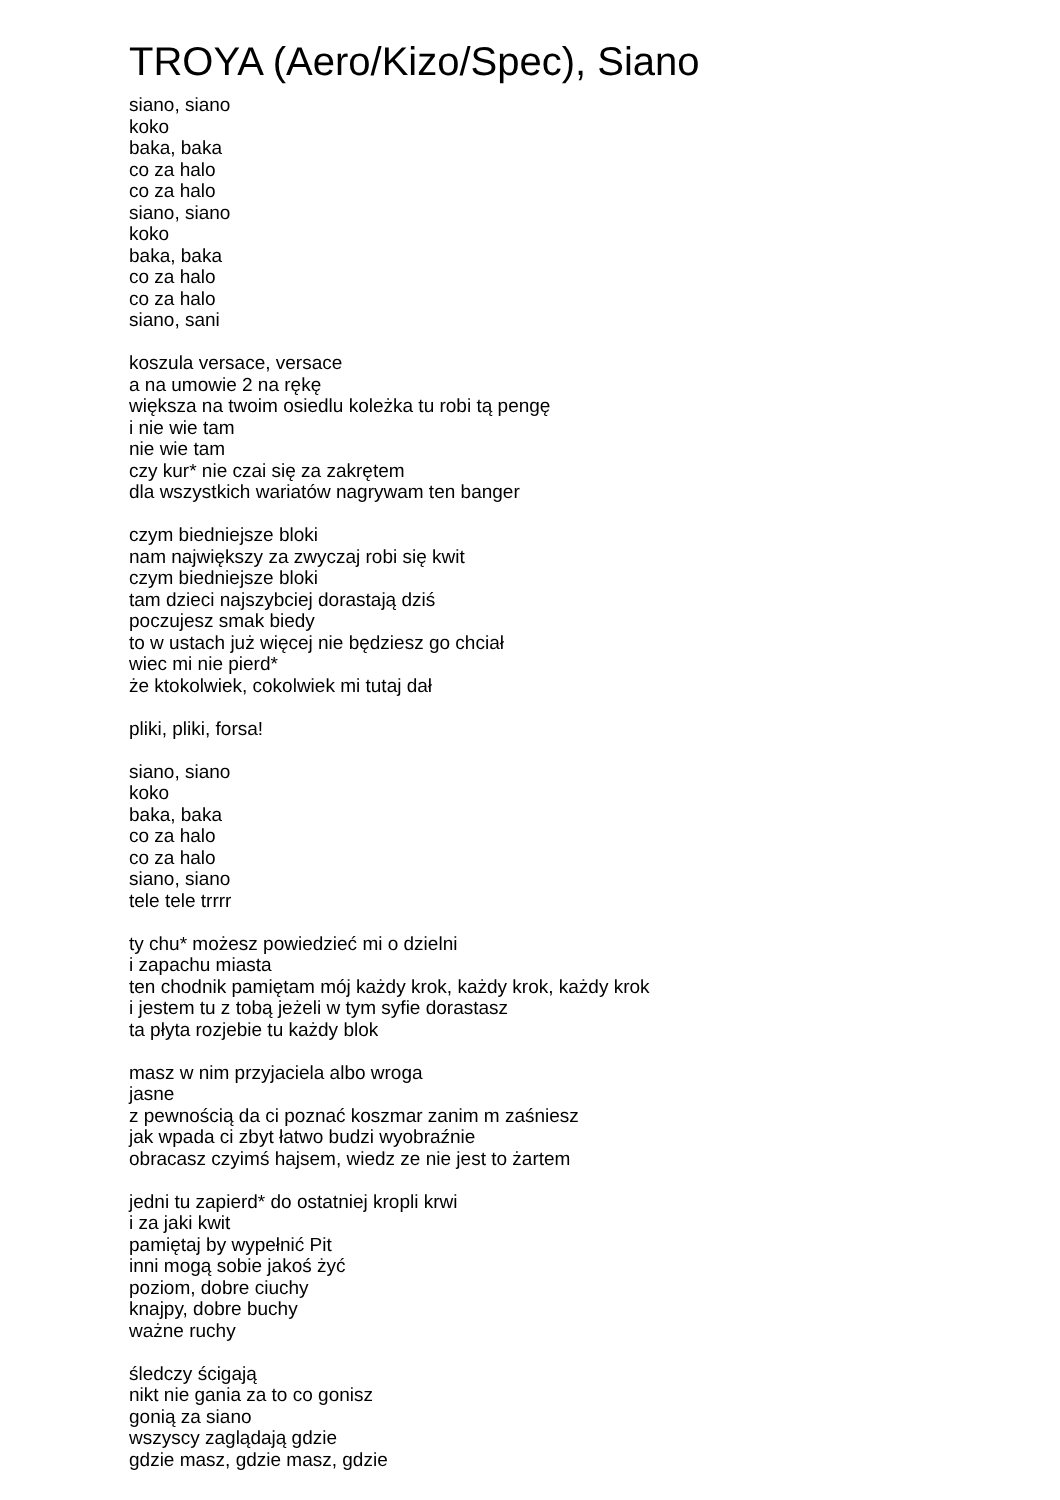TROYA (Aero/Kizo/Spec), Siano
siano, siano
koko
baka, baka
co za halo
co za halo
siano, siano
koko
baka, baka
co za halo
co za halo
siano, sani
koszula versace, versace
a na umowie 2 na rękę
większa na twoim osiedlu koleżka tu robi tą pengę
i nie wie tam
nie wie tam
czy kur* nie czai się za zakrętem
dla wszystkich wariatów nagrywam ten banger
czym biedniejsze bloki
nam największy za zwyczaj robi się kwit
czym biedniejsze bloki
tam dzieci najszybciej dorastają dziś
poczujesz smak biedy
to w ustach już więcej nie będziesz go chciał
wiec mi nie pierd*
że ktokolwiek, cokolwiek mi tutaj dał
pliki, pliki, forsa!
siano, siano
koko
baka, baka
co za halo
co za halo
siano, siano
tele tele trrrr
ty chu* możesz powiedzieć mi o dzielni
i zapachu miasta
ten chodnik pamiętam mój każdy krok, każdy krok, każdy krok
i jestem tu z tobą jeżeli w tym syfie dorastasz
ta płyta rozjebie tu każdy blok
masz w nim przyjaciela albo wroga
jasne
z pewnością da ci poznać koszmar zanim m zaśniesz
jak wpada ci zbyt łatwo budzi wyobraźnie
obracasz czyimś hajsem, wiedz ze nie jest to żartem
jedni tu zapierd* do ostatniej kropli krwi
i za jaki kwit
pamiętaj by wypełnić Pit
inni mogą sobie jakoś żyć
poziom, dobre ciuchy
knajpy, dobre buchy
ważne ruchy
śledczy ścigają
nikt nie gania za to co gonisz
gonią za siano
wszyscy zaglądają gdzie
gdzie masz, gdzie masz, gdzie